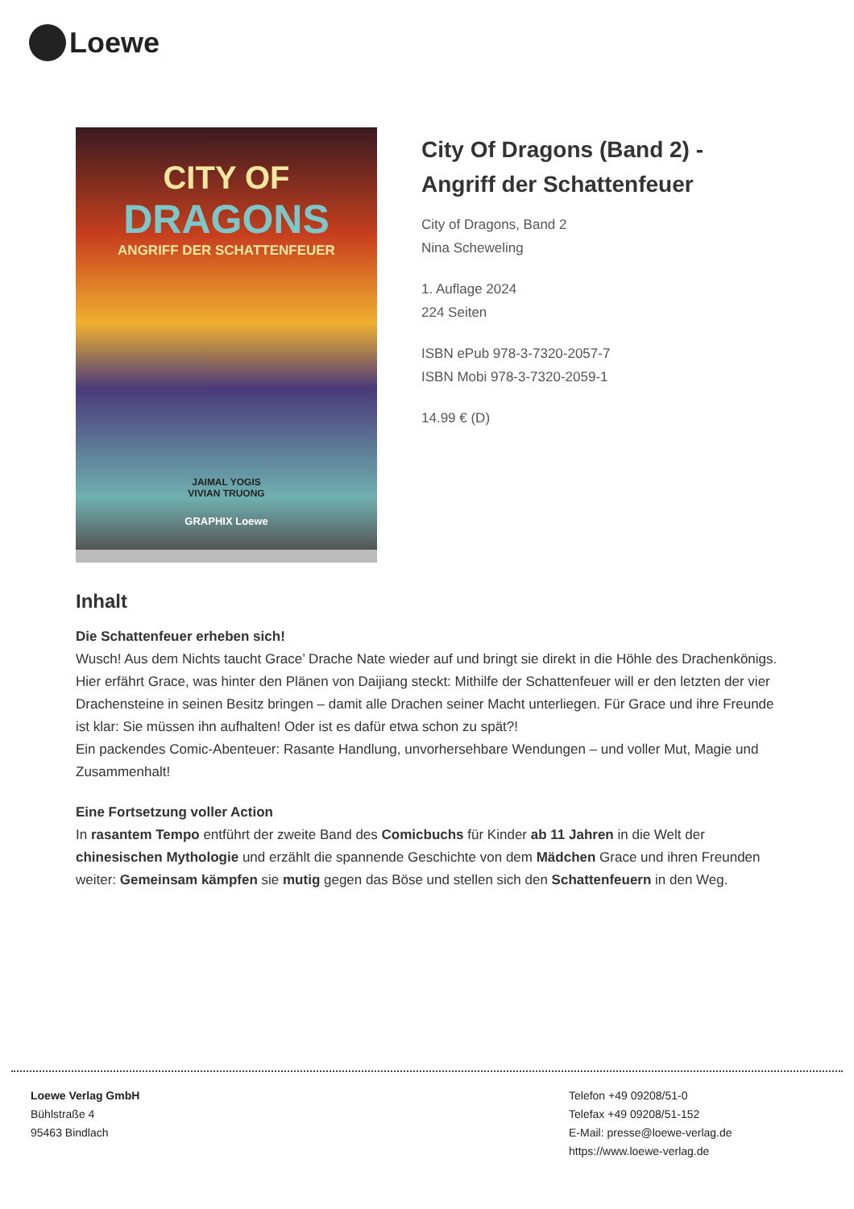Loewe
CITY OF
DRAGONS
ANGRIFF DER SCHATTENFEUER
JAIMAL YOGIS
VIVIAN TRUONG
GRAPHIX Loewe
City Of Dragons (Band 2) - Angriff der Schattenfeuer
City of Dragons, Band 2
Nina Scheweling
1. Auflage 2024
224 Seiten
ISBN ePub 978-3-7320-2057-7
ISBN Mobi 978-3-7320-2059-1
14.99 € (D)
Inhalt
Die Schattenfeuer erheben sich!
Wusch! Aus dem Nichts taucht Grace’ Drache Nate wieder auf und bringt sie direkt in die Höhle des Drachenkönigs. Hier erfährt Grace, was hinter den Plänen von Daijiang steckt: Mithilfe der Schattenfeuer will er den letzten der vier Drachensteine in seinen Besitz bringen – damit alle Drachen seiner Macht unterliegen. Für Grace und ihre Freunde ist klar: Sie müssen ihn aufhalten! Oder ist es dafür etwa schon zu spät?!
Ein packendes Comic-Abenteuer: Rasante Handlung, unvorhersehbare Wendungen – und voller Mut, Magie und Zusammenhalt!
Eine Fortsetzung voller Action
In rasantem Tempo entführt der zweite Band des Comicbuchs für Kinder ab 11 Jahren in die Welt der chinesischen Mythologie und erzählt die spannende Geschichte von dem Mädchen Grace und ihren Freunden weiter: Gemeinsam kämpfen sie mutig gegen das Böse und stellen sich den Schattenfeuern in den Weg.
Loewe Verlag GmbH
Bühlstraße 4
95463 Bindlach
Telefon +49 09208/51-0
Telefax +49 09208/51-152
E-Mail: presse@loewe-verlag.de
https://www.loewe-verlag.de